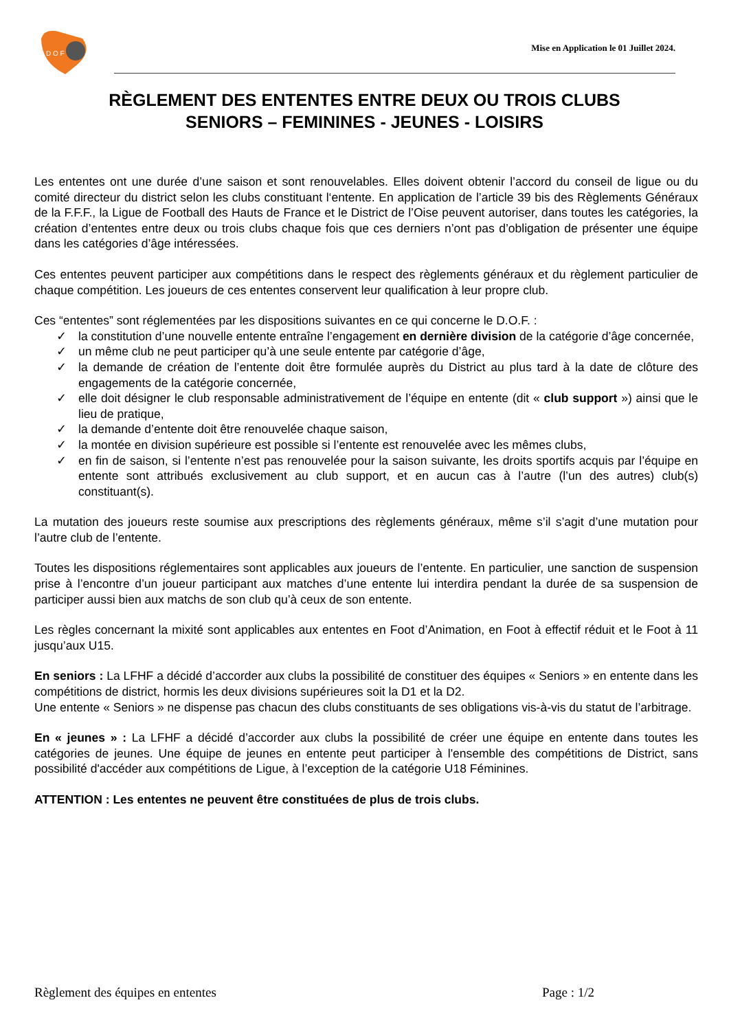D O F
Mise en Application le 01 Juillet 2024.
RÈGLEMENT DES ENTENTES ENTRE DEUX OU TROIS CLUBS
SENIORS – FEMININES - JEUNES - LOISIRS
Les ententes ont une durée d’une saison et sont renouvelables. Elles doivent obtenir l’accord du conseil de ligue ou du comité directeur du district selon les clubs constituant l‘entente. En application de l’article 39 bis des Règlements Généraux de la F.F.F., la Ligue de Football des Hauts de France et le District de l’Oise peuvent autoriser, dans toutes les catégories, la création d’ententes entre deux ou trois clubs chaque fois que ces derniers n’ont pas d’obligation de présenter une équipe dans les catégories d’âge intéressées.
Ces ententes peuvent participer aux compétitions dans le respect des règlements généraux et du règlement particulier de chaque compétition. Les joueurs de ces ententes conservent leur qualification à leur propre club.
Ces “ententes” sont réglementées par les dispositions suivantes en ce qui concerne le D.O.F. :
✓ la constitution d’une nouvelle entente entraîne l’engagement en dernière division de la catégorie d’âge concernée,
✓ un même club ne peut participer qu’à une seule entente par catégorie d’âge,
✓ la demande de création de l’entente doit être formulée auprès du District au plus tard à la date de clôture des engagements de la catégorie concernée,
✓ elle doit désigner le club responsable administrativement de l’équipe en entente (dit « club support ») ainsi que le lieu de pratique,
✓ la demande d’entente doit être renouvelée chaque saison,
✓ la montée en division supérieure est possible si l’entente est renouvelée avec les mêmes clubs,
✓ en fin de saison, si l’entente n’est pas renouvelée pour la saison suivante, les droits sportifs acquis par l’équipe en entente sont attribués exclusivement au club support, et en aucun cas à l’autre (l’un des autres) club(s) constituant(s).
La mutation des joueurs reste soumise aux prescriptions des règlements généraux, même s’il s’agit d’une mutation pour l’autre club de l’entente.
Toutes les dispositions réglementaires sont applicables aux joueurs de l’entente. En particulier, une sanction de suspension prise à l’encontre d’un joueur participant aux matches d’une entente lui interdira pendant la durée de sa suspension de participer aussi bien aux matchs de son club qu’à ceux de son entente.
Les règles concernant la mixité sont applicables aux ententes en Foot d’Animation, en Foot à effectif réduit et le Foot à 11 jusqu’aux U15.
En seniors : La LFHF a décidé d’accorder aux clubs la possibilité de constituer des équipes « Seniors » en entente dans les compétitions de district, hormis les deux divisions supérieures soit la D1 et la D2.
Une entente « Seniors » ne dispense pas chacun des clubs constituants de ses obligations vis-à-vis du statut de l’arbitrage.
En « jeunes » : La LFHF a décidé d’accorder aux clubs la possibilité de créer une équipe en entente dans toutes les catégories de jeunes. Une équipe de jeunes en entente peut participer à l'ensemble des compétitions de District, sans possibilité d'accéder aux compétitions de Ligue, à l’exception de la catégorie U18 Féminines.
ATTENTION : Les ententes ne peuvent être constituées de plus de trois clubs.
Règlement des équipes en ententes Page : 1/2